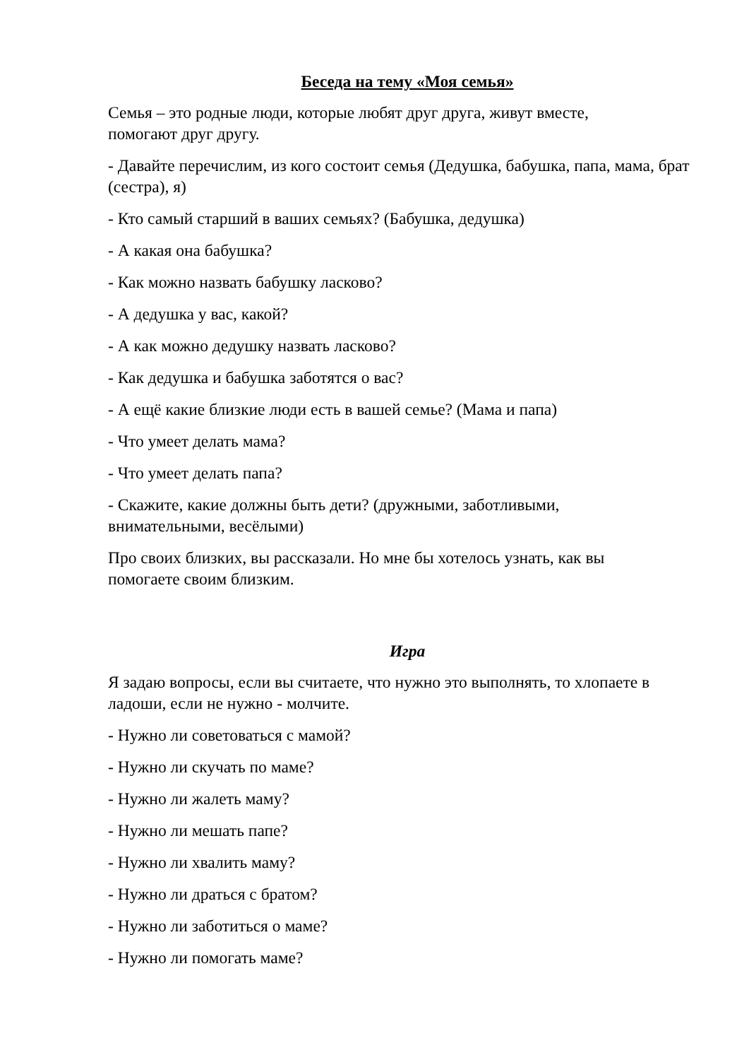Беседа на тему «Моя семья»
Семья – это родные люди, которые любят друг друга, живут вместе,
помогают друг другу.
- Давайте перечислим, из кого состоит семья (Дедушка, бабушка, папа, мама, брат (сестра), я)
- Кто самый старший в ваших семьях? (Бабушка, дедушка)
- А какая она бабушка?
- Как можно назвать бабушку ласково?
- А дедушка у вас, какой?
- А как можно дедушку назвать ласково?
- Как дедушка и бабушка заботятся о вас?
- А ещё какие близкие люди есть в вашей семье? (Мама и папа)
- Что умеет делать мама?
- Что умеет делать папа?
- Скажите, какие должны быть дети? (дружными, заботливыми,
внимательными, весёлыми)
Про своих близких, вы рассказали. Но мне бы хотелось узнать, как вы
помогаете своим близким.
Игра
Я задаю вопросы, если вы считаете, что нужно это выполнять, то хлопаете в ладоши, если не нужно - молчите.
- Нужно ли советоваться с мамой?
- Нужно ли скучать по маме?
- Нужно ли жалеть маму?
- Нужно ли мешать папе?
- Нужно ли хвалить маму?
- Нужно ли драться с братом?
- Нужно ли заботиться о маме?
- Нужно ли помогать маме?